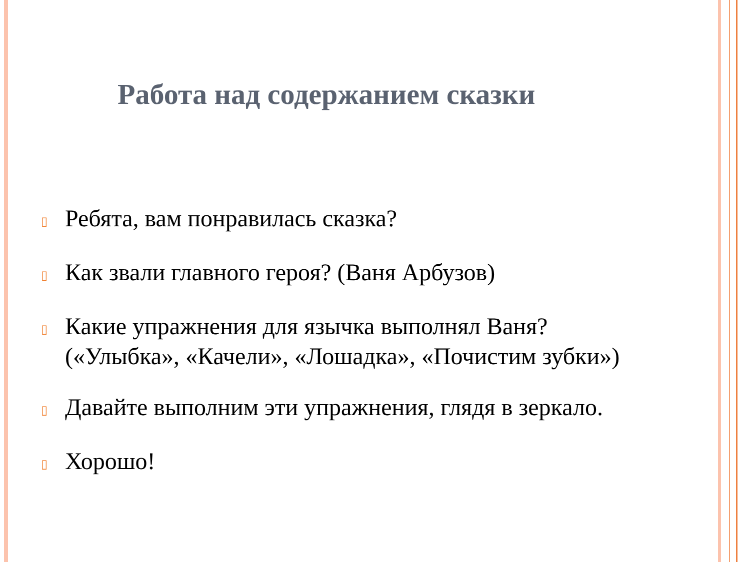Работа над содержанием сказки
▯ Ребята, вам понравилась сказка?
▯ Как звали главного героя? (Ваня Арбузов)
▯ Какие упражнения для язычка выполнял Ваня? («Улыбка», «Качели», «Лошадка», «Почистим зубки»)
▯ Давайте выполним эти упражнения, глядя в зеркало.
▯ Хорошо!